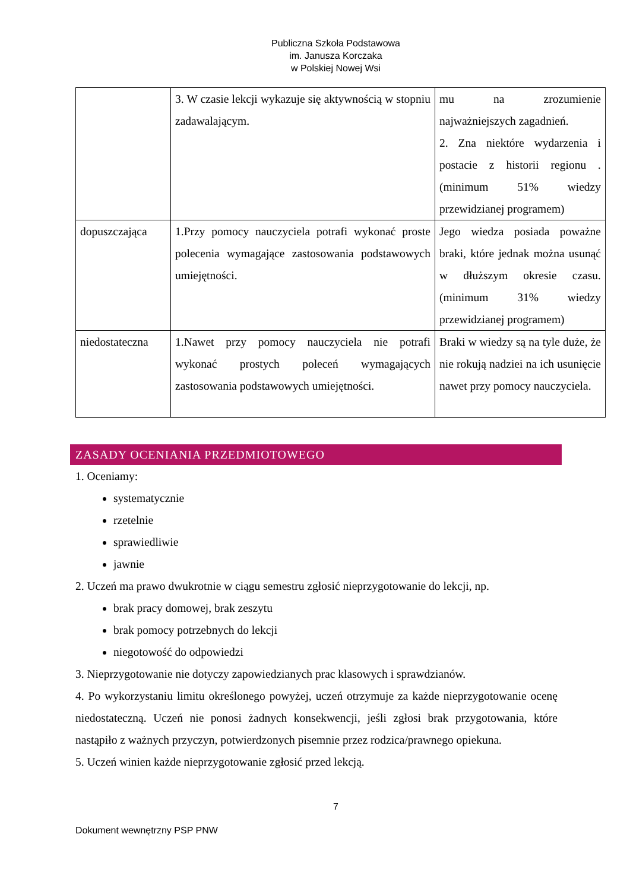Publiczna Szkoła Podstawowa
im. Janusza Korczaka
w Polskiej Nowej Wsi
| | 3. W czasie lekcji wykazuje się aktywnością w stopniu zadawalającym. | mu na zrozumienie najważniejszych zagadnień. 2. Zna niektóre wydarzenia i postacie z historii regionu .(minimum 51% wiedzy przewidzianej programem) |
| dopuszczająca | 1.Przy pomocy nauczyciela potrafi wykonać proste polecenia wymagające zastosowania podstawowych umiejętności. | Jego wiedza posiada poważne braki, które jednak można usunąć w dłuższym okresie czasu.(minimum 31% wiedzy przewidzianej programem) |
| niedostateczna | 1.Nawet przy pomocy nauczyciela nie potrafi wykonać prostych poleceń wymagających zastosowania podstawowych umiejętności. | Braki w wiedzy są na tyle duże, że nie rokują nadziei na ich usunięcie nawet przy pomocy nauczyciela. |
ZASADY OCENIANIA PRZEDMIOTOWEGO
1. Oceniamy:
systematycznie
rzetelnie
sprawiedliwie
jawnie
2. Uczeń ma prawo dwukrotnie w ciągu semestru zgłosić nieprzygotowanie do lekcji, np.
brak pracy domowej, brak zeszytu
brak pomocy potrzebnych do lekcji
niegotowość do odpowiedzi
3. Nieprzygotowanie nie dotyczy zapowiedzianych prac klasowych i sprawdzianów.
4. Po wykorzystaniu limitu określonego powyżej, uczeń otrzymuje za każde nieprzygotowanie ocenę niedostateczną. Uczeń nie ponosi żadnych konsekwencji, jeśli zgłosi brak przygotowania, które nastąpiło z ważnych przyczyn, potwierdzonych pisemnie przez rodzica/prawnego opiekuna.
5. Uczeń winien każde nieprzygotowanie zgłosić przed lekcją.
7
Dokument wewnętrzny PSP PNW